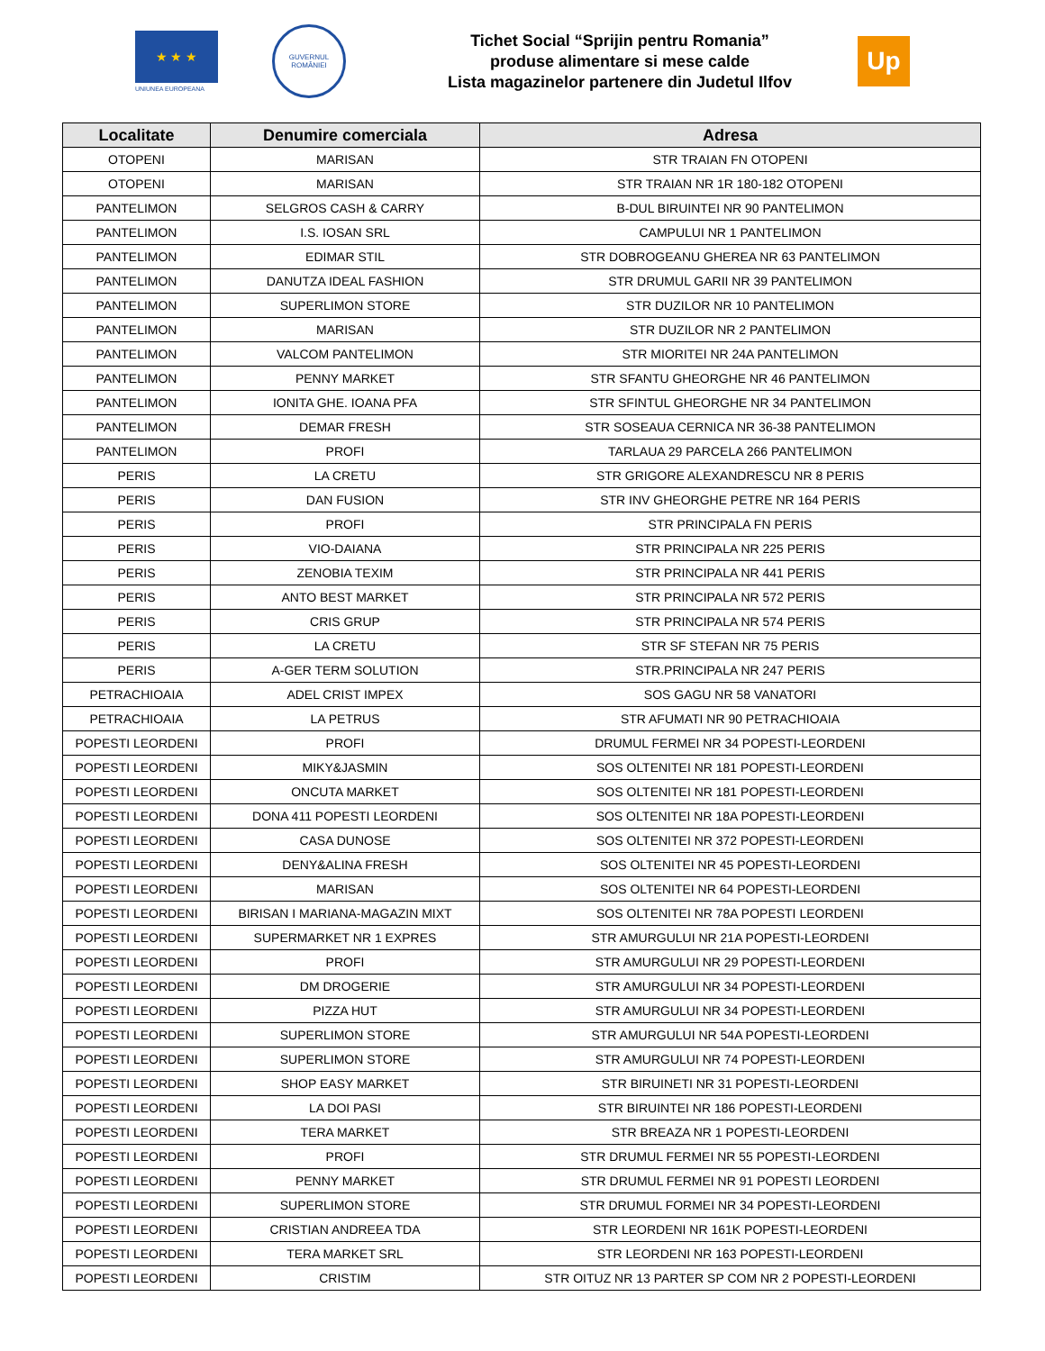★ ★ ★
UNIUNEA EUROPEANA
GUVERNUL ROMÂNIEI
Tichet Social “Sprijin pentru Romania”
produse alimentare si mese calde
Lista magazinelor partenere din Judetul Ilfov
Up
| Localitate | Denumire comerciala | Adresa |
| --- | --- | --- |
| OTOPENI | MARISAN | STR TRAIAN FN OTOPENI |
| OTOPENI | MARISAN | STR TRAIAN NR 1R 180-182 OTOPENI |
| PANTELIMON | SELGROS CASH & CARRY | B-DUL BIRUINTEI NR 90 PANTELIMON |
| PANTELIMON | I.S. IOSAN SRL | CAMPULUI NR 1 PANTELIMON |
| PANTELIMON | EDIMAR STIL | STR DOBROGEANU GHEREA NR 63 PANTELIMON |
| PANTELIMON | DANUTZA IDEAL FASHION | STR DRUMUL GARII NR 39 PANTELIMON |
| PANTELIMON | SUPERLIMON STORE | STR DUZILOR NR 10 PANTELIMON |
| PANTELIMON | MARISAN | STR DUZILOR NR 2 PANTELIMON |
| PANTELIMON | VALCOM PANTELIMON | STR MIORITEI NR 24A PANTELIMON |
| PANTELIMON | PENNY MARKET | STR SFANTU GHEORGHE NR 46 PANTELIMON |
| PANTELIMON | IONITA GHE. IOANA PFA | STR SFINTUL GHEORGHE NR 34 PANTELIMON |
| PANTELIMON | DEMAR FRESH | STR SOSEAUA CERNICA NR 36-38 PANTELIMON |
| PANTELIMON | PROFI | TARLAUA 29 PARCELA 266 PANTELIMON |
| PERIS | LA CRETU | STR GRIGORE ALEXANDRESCU NR 8 PERIS |
| PERIS | DAN FUSION | STR INV GHEORGHE PETRE NR 164 PERIS |
| PERIS | PROFI | STR PRINCIPALA FN PERIS |
| PERIS | VIO-DAIANA | STR PRINCIPALA NR 225 PERIS |
| PERIS | ZENOBIA TEXIM | STR PRINCIPALA NR 441 PERIS |
| PERIS | ANTO BEST MARKET | STR PRINCIPALA NR 572 PERIS |
| PERIS | CRIS GRUP | STR PRINCIPALA NR 574 PERIS |
| PERIS | LA CRETU | STR SF STEFAN NR 75 PERIS |
| PERIS | A-GER TERM SOLUTION | STR.PRINCIPALA NR 247 PERIS |
| PETRACHIOAIA | ADEL CRIST IMPEX | SOS GAGU NR 58 VANATORI |
| PETRACHIOAIA | LA PETRUS | STR AFUMATI NR 90 PETRACHIOAIA |
| POPESTI LEORDENI | PROFI | DRUMUL FERMEI NR 34 POPESTI-LEORDENI |
| POPESTI LEORDENI | MIKY&JASMIN | SOS OLTENITEI NR 181 POPESTI-LEORDENI |
| POPESTI LEORDENI | ONCUTA MARKET | SOS OLTENITEI NR 181 POPESTI-LEORDENI |
| POPESTI LEORDENI | DONA 411 POPESTI LEORDENI | SOS OLTENITEI NR 18A POPESTI-LEORDENI |
| POPESTI LEORDENI | CASA DUNOSE | SOS OLTENITEI NR 372 POPESTI-LEORDENI |
| POPESTI LEORDENI | DENY&ALINA FRESH | SOS OLTENITEI NR 45 POPESTI-LEORDENI |
| POPESTI LEORDENI | MARISAN | SOS OLTENITEI NR 64 POPESTI-LEORDENI |
| POPESTI LEORDENI | BIRISAN I MARIANA-MAGAZIN MIXT | SOS OLTENITEI NR 78A POPESTI LEORDENI |
| POPESTI LEORDENI | SUPERMARKET NR 1 EXPRES | STR AMURGULUI NR 21A POPESTI-LEORDENI |
| POPESTI LEORDENI | PROFI | STR AMURGULUI NR 29 POPESTI-LEORDENI |
| POPESTI LEORDENI | DM DROGERIE | STR AMURGULUI NR 34 POPESTI-LEORDENI |
| POPESTI LEORDENI | PIZZA HUT | STR AMURGULUI NR 34 POPESTI-LEORDENI |
| POPESTI LEORDENI | SUPERLIMON STORE | STR AMURGULUI NR 54A POPESTI-LEORDENI |
| POPESTI LEORDENI | SUPERLIMON STORE | STR AMURGULUI NR 74 POPESTI-LEORDENI |
| POPESTI LEORDENI | SHOP EASY MARKET | STR BIRUINETI NR 31 POPESTI-LEORDENI |
| POPESTI LEORDENI | LA DOI PASI | STR BIRUINTEI NR 186 POPESTI-LEORDENI |
| POPESTI LEORDENI | TERA MARKET | STR BREAZA NR 1 POPESTI-LEORDENI |
| POPESTI LEORDENI | PROFI | STR DRUMUL FERMEI NR 55 POPESTI-LEORDENI |
| POPESTI LEORDENI | PENNY MARKET | STR DRUMUL FERMEI NR 91 POPESTI LEORDENI |
| POPESTI LEORDENI | SUPERLIMON STORE | STR DRUMUL FORMEI NR 34 POPESTI-LEORDENI |
| POPESTI LEORDENI | CRISTIAN ANDREEA TDA | STR LEORDENI NR 161K POPESTI-LEORDENI |
| POPESTI LEORDENI | TERA MARKET SRL | STR LEORDENI NR 163 POPESTI-LEORDENI |
| POPESTI LEORDENI | CRISTIM | STR OITUZ NR 13 PARTER SP COM NR 2 POPESTI-LEORDENI |